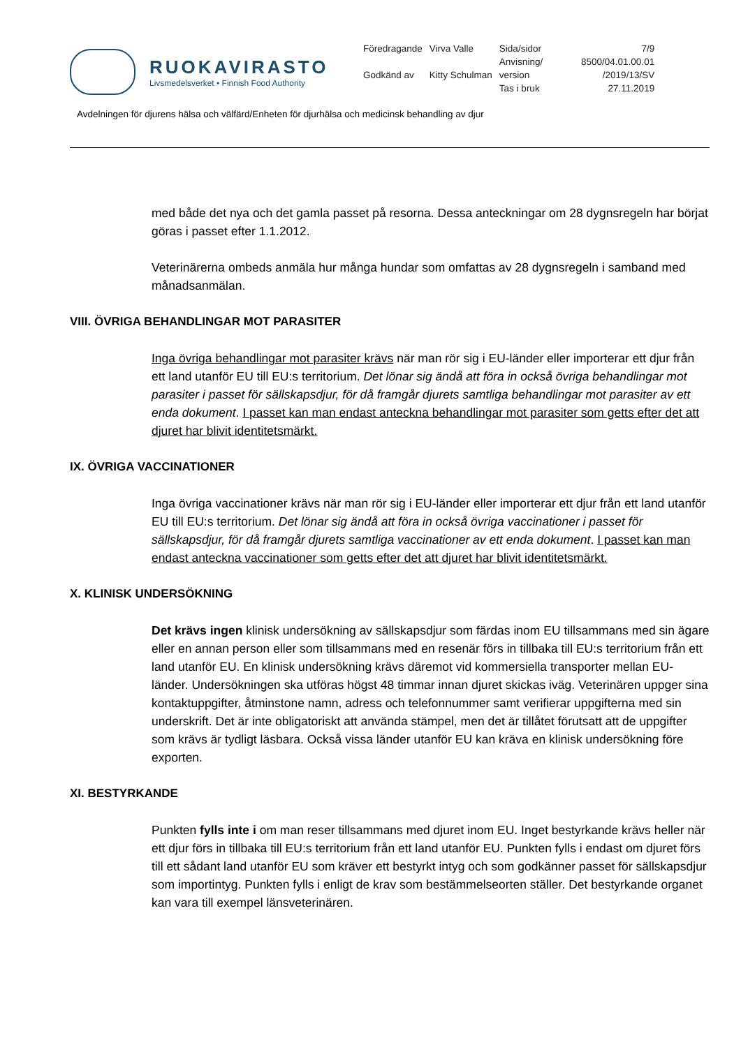RUOKAVIRASTO
Livsmedelsverket • Finnish Food Authority
| Föredragande | Virva Valle | Sida/sidor | 7/9 |
| | | Anvisning/ | 8500/04.01.00.01 |
| Godkänd av | Kitty Schulman | version | /2019/13/SV |
| | | Tas i bruk | 27.11.2019 |
Avdelningen för djurens hälsa och välfärd/Enheten för djurhälsa och medicinsk behandling av djur
med både det nya och det gamla passet på resorna. Dessa anteckningar om 28 dygnsregeln har börjat göras i passet efter 1.1.2012.
Veterinärerna ombeds anmäla hur många hundar som omfattas av 28 dygnsregeln i samband med månadsanmälan.
VIII. ÖVRIGA BEHANDLINGAR MOT PARASITER
Inga övriga behandlingar mot parasiter krävs när man rör sig i EU-länder eller importerar ett djur från ett land utanför EU till EU:s territorium. Det lönar sig ändå att föra in också övriga behandlingar mot parasiter i passet för sällskapsdjur, för då framgår djurets samtliga behandlingar mot parasiter av ett enda dokument. I passet kan man endast anteckna behandlingar mot parasiter som getts efter det att djuret har blivit identitetsmärkt.
IX. ÖVRIGA VACCINATIONER
Inga övriga vaccinationer krävs när man rör sig i EU-länder eller importerar ett djur från ett land utanför EU till EU:s territorium. Det lönar sig ändå att föra in också övriga vaccinationer i passet för sällskapsdjur, för då framgår djurets samtliga vaccinationer av ett enda dokument. I passet kan man endast anteckna vaccinationer som getts efter det att djuret har blivit identitetsmärkt.
X. KLINISK UNDERSÖKNING
Det krävs ingen klinisk undersökning av sällskapsdjur som färdas inom EU tillsammans med sin ägare eller en annan person eller som tillsammans med en resenär förs in tillbaka till EU:s territorium från ett land utanför EU. En klinisk undersökning krävs däremot vid kommersiella transporter mellan EU-länder. Undersökningen ska utföras högst 48 timmar innan djuret skickas iväg. Veterinären uppger sina kontaktuppgifter, åtminstone namn, adress och telefonnummer samt verifierar uppgifterna med sin underskrift. Det är inte obligatoriskt att använda stämpel, men det är tillåtet förutsatt att de uppgifter som krävs är tydligt läsbara. Också vissa länder utanför EU kan kräva en klinisk undersökning före exporten.
XI. BESTYRKANDE
Punkten fylls inte i om man reser tillsammans med djuret inom EU. Inget bestyrkande krävs heller när ett djur förs in tillbaka till EU:s territorium från ett land utanför EU. Punkten fylls i endast om djuret förs till ett sådant land utanför EU som kräver ett bestyrkt intyg och som godkänner passet för sällskapsdjur som importintyg. Punkten fylls i enligt de krav som bestämmelseorten ställer. Det bestyrkande organet kan vara till exempel länsveterinären.